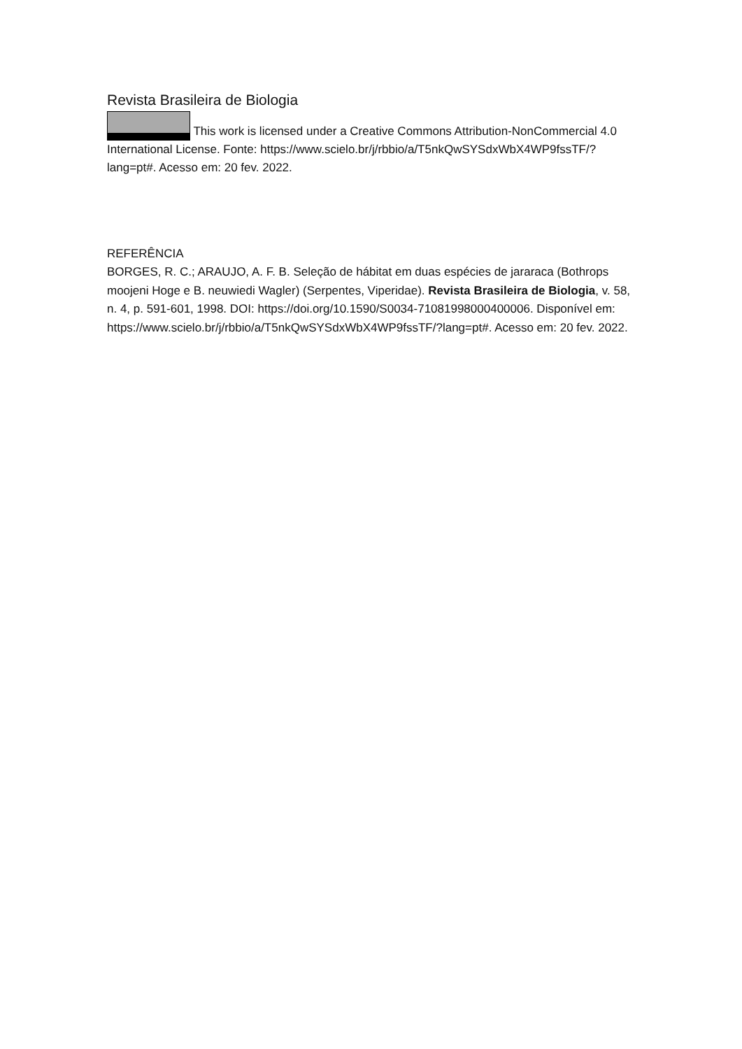Revista Brasileira de Biologia
This work is licensed under a Creative Commons Attribution-NonCommercial 4.0 International License. Fonte: https://www.scielo.br/j/rbbio/a/T5nkQwSYSdxWbX4WP9fssTF/?lang=pt#. Acesso em: 20 fev. 2022.
REFERÊNCIA
BORGES, R. C.; ARAUJO, A. F. B. Seleção de hábitat em duas espécies de jararaca (Bothrops moojeni Hoge e B. neuwiedi Wagler) (Serpentes, Viperidae). Revista Brasileira de Biologia, v. 58, n. 4, p. 591-601, 1998. DOI: https://doi.org/10.1590/S0034-71081998000400006. Disponível em: https://www.scielo.br/j/rbbio/a/T5nkQwSYSdxWbX4WP9fssTF/?lang=pt#. Acesso em: 20 fev. 2022.